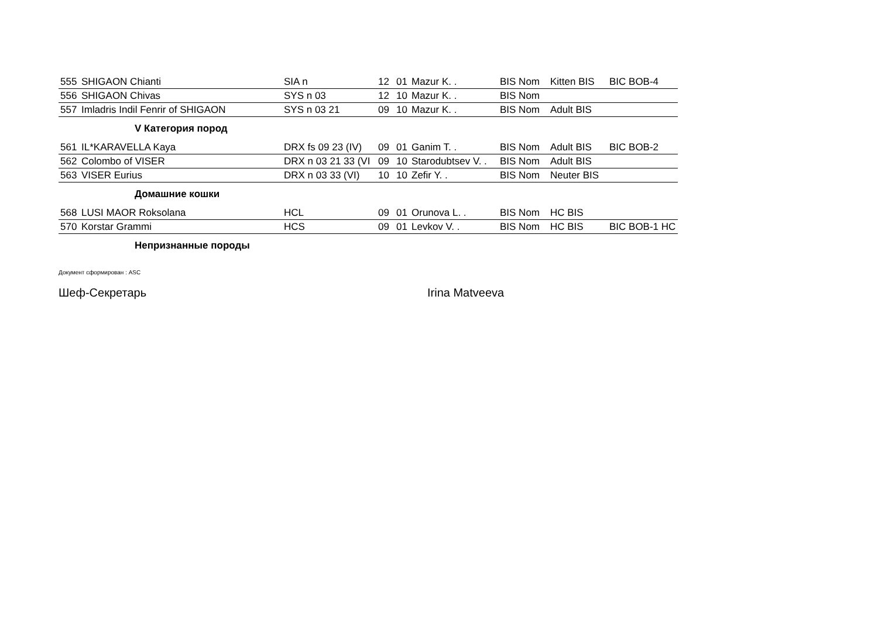| 555 | SHIGAON Chianti | SIA n | 12 | 01 | Mazur K. . | BIS Nom | Kitten BIS | BIC BOB-4 |
| 556 | SHIGAON Chivas | SYS n 03 | 12 | 10 | Mazur K. . | BIS Nom | | |
| 557 | Imladris Indil Fenrir of SHIGAON | SYS n 03 21 | 09 | 10 | Mazur K. . | BIS Nom | Adult BIS | |
V Категория пород
| 561 | IL*KARAVELLA Kaya | DRX fs 09 23 (IV) | 09 | 01 | Ganim T. . | BIS Nom | Adult BIS | BIC BOB-2 |
| 562 | Colombo of VISER | DRX n 03 21 33 (VI | 09 | 10 | Starodubtsev V. . | BIS Nom | Adult BIS | |
| 563 | VISER Eurius | DRX n 03 33 (VI) | 10 | 10 | Zefir Y. . | BIS Nom | Neuter BIS | |
Домашние кошки
| 568 | LUSI MAOR Roksolana | HCL | 09 | 01 | Orunova L. . | BIS Nom | HC BIS | |
| 570 | Korstar Grammi | HCS | 09 | 01 | Levkov V. . | BIS Nom | HC BIS | BIC BOB-1 HC |
Непризнанные породы
Документ сформирован : ASC
Шеф-Секретарь Irina Matveeva